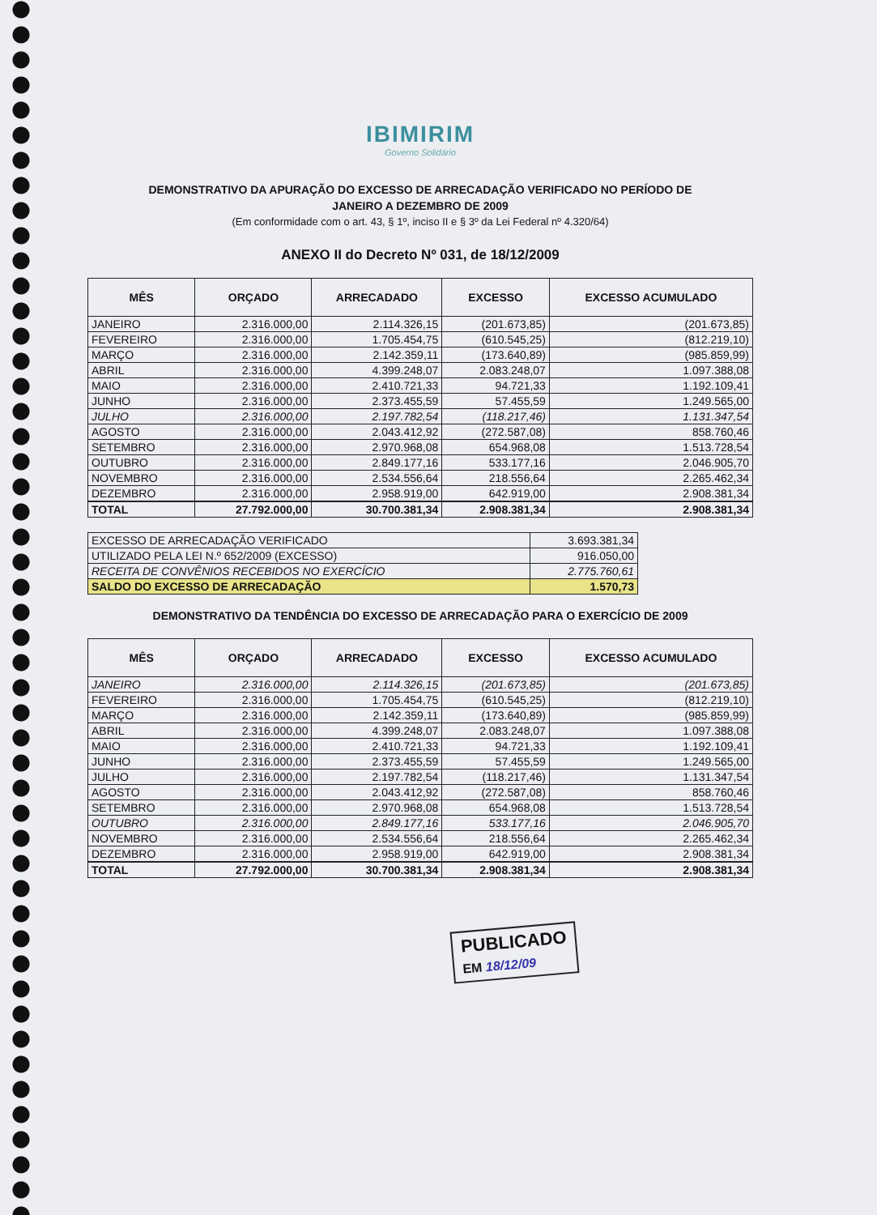IBIMIRIM
Governo Solidário
DEMONSTRATIVO DA APURAÇÃO DO EXCESSO DE ARRECADAÇÃO VERIFICADO NO PERÍODO DE
JANEIRO A DEZEMBRO DE 2009
(Em conformidade com o art. 43, § 1º, inciso II e § 3º da Lei Federal nº 4.320/64)
ANEXO II do Decreto Nº 031, de 18/12/2009
| MÊS | ORÇADO | ARRECADADO | EXCESSO | EXCESSO ACUMULADO |
| --- | --- | --- | --- | --- |
| JANEIRO | 2.316.000,00 | 2.114.326,15 | (201.673,85) | (201.673,85) |
| FEVEREIRO | 2.316.000,00 | 1.705.454,75 | (610.545,25) | (812.219,10) |
| MARÇO | 2.316.000,00 | 2.142.359,11 | (173.640,89) | (985.859,99) |
| ABRIL | 2.316.000,00 | 4.399.248,07 | 2.083.248,07 | 1.097.388,08 |
| MAIO | 2.316.000,00 | 2.410.721,33 | 94.721,33 | 1.192.109,41 |
| JUNHO | 2.316.000,00 | 2.373.455,59 | 57.455,59 | 1.249.565,00 |
| JULHO | 2.316.000,00 | 2.197.782,54 | (118.217,46) | 1.131.347,54 |
| AGOSTO | 2.316.000,00 | 2.043.412,92 | (272.587,08) | 858.760,46 |
| SETEMBRO | 2.316.000,00 | 2.970.968,08 | 654.968,08 | 1.513.728,54 |
| OUTUBRO | 2.316.000,00 | 2.849.177,16 | 533.177,16 | 2.046.905,70 |
| NOVEMBRO | 2.316.000,00 | 2.534.556,64 | 218.556,64 | 2.265.462,34 |
| DEZEMBRO | 2.316.000,00 | 2.958.919,00 | 642.919,00 | 2.908.381,34 |
| TOTAL | 27.792.000,00 | 30.700.381,34 | 2.908.381,34 | 2.908.381,34 |
| EXCESSO DE ARRECADAÇÃO VERIFICADO | 3.693.381,34 |
| UTILIZADO PELA LEI N.º 652/2009 (EXCESSO) | 916.050,00 |
| RECEITA DE CONVÊNIOS RECEBIDOS NO EXERCÍCIO | 2.775.760,61 |
| SALDO DO EXCESSO DE ARRECADAÇÃO | 1.570,73 |
DEMONSTRATIVO DA TENDÊNCIA DO EXCESSO DE ARRECADAÇÃO PARA O EXERCÍCIO DE 2009
| MÊS | ORÇADO | ARRECADADO | EXCESSO | EXCESSO ACUMULADO |
| --- | --- | --- | --- | --- |
| JANEIRO | 2.316.000,00 | 2.114.326,15 | (201.673,85) | (201.673,85) |
| FEVEREIRO | 2.316.000,00 | 1.705.454,75 | (610.545,25) | (812.219,10) |
| MARÇO | 2.316.000,00 | 2.142.359,11 | (173.640,89) | (985.859,99) |
| ABRIL | 2.316.000,00 | 4.399.248,07 | 2.083.248,07 | 1.097.388,08 |
| MAIO | 2.316.000,00 | 2.410.721,33 | 94.721,33 | 1.192.109,41 |
| JUNHO | 2.316.000,00 | 2.373.455,59 | 57.455,59 | 1.249.565,00 |
| JULHO | 2.316.000,00 | 2.197.782,54 | (118.217,46) | 1.131.347,54 |
| AGOSTO | 2.316.000,00 | 2.043.412,92 | (272.587,08) | 858.760,46 |
| SETEMBRO | 2.316.000,00 | 2.970.968,08 | 654.968,08 | 1.513.728,54 |
| OUTUBRO | 2.316.000,00 | 2.849.177,16 | 533.177,16 | 2.046.905,70 |
| NOVEMBRO | 2.316.000,00 | 2.534.556,64 | 218.556,64 | 2.265.462,34 |
| DEZEMBRO | 2.316.000,00 | 2.958.919,00 | 642.919,00 | 2.908.381,34 |
| TOTAL | 27.792.000,00 | 30.700.381,34 | 2.908.381,34 | 2.908.381,34 |
PUBLICADO
EM 18/12/09